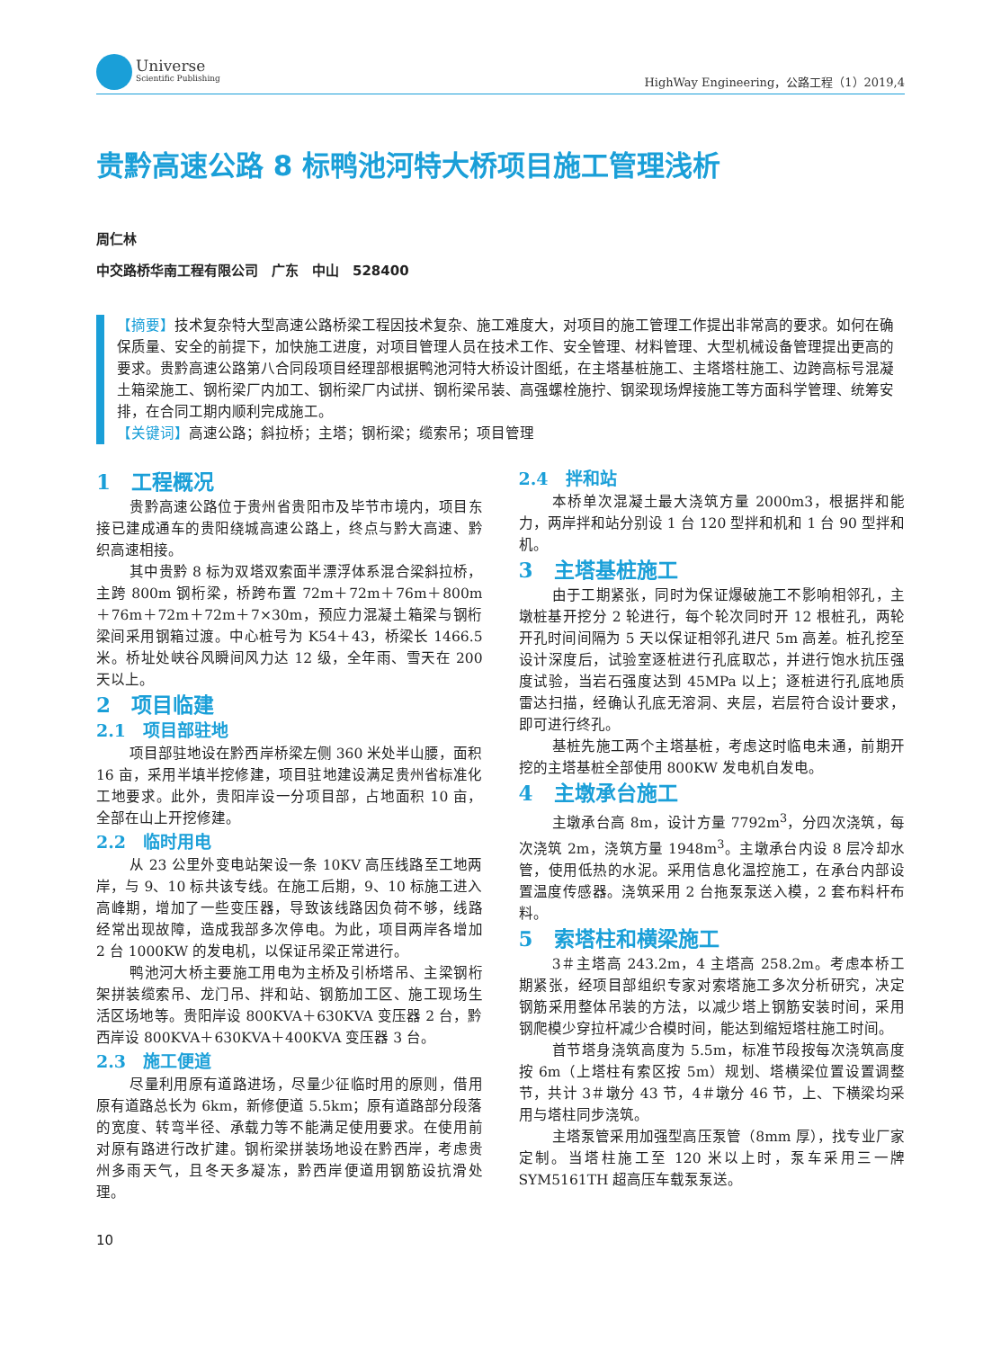Universe
Scientific Publishing
HighWay Engineering，公路工程（1）2019,4
贵黔高速公路 8 标鸭池河特大桥项目施工管理浅析
周仁林
中交路桥华南工程有限公司　广东　中山　528400
【摘要】技术复杂特大型高速公路桥梁工程因技术复杂、施工难度大，对项目的施工管理工作提出非常高的要求。如何在确保质量、安全的前提下，加快施工进度，对项目管理人员在技术工作、安全管理、材料管理、大型机械设备管理提出更高的要求。贵黔高速公路第八合同段项目经理部根据鸭池河特大桥设计图纸，在主塔基桩施工、主塔塔柱施工、边跨高标号混凝土箱梁施工、钢桁梁厂内加工、钢桁梁厂内试拼、钢桁梁吊装、高强螺栓施拧、钢梁现场焊接施工等方面科学管理、统筹安排，在合同工期内顺利完成施工。
【关键词】高速公路；斜拉桥；主塔；钢桁梁；缆索吊；项目管理
1　工程概况
贵黔高速公路位于贵州省贵阳市及毕节市境内，项目东接已建成通车的贵阳绕城高速公路上，终点与黔大高速、黔织高速相接。
其中贵黔 8 标为双塔双索面半漂浮体系混合梁斜拉桥，主跨 800m 钢桁梁，桥跨布置 72m＋72m＋76m＋800m＋76m＋72m＋72m＋7×30m，预应力混凝土箱梁与钢桁梁间采用钢箱过渡。中心桩号为 K54＋43，桥梁长 1466.5 米。桥址处峡谷风瞬间风力达 12 级，全年雨、雪天在 200 天以上。
2　项目临建
2.1　项目部驻地
项目部驻地设在黔西岸桥梁左侧 360 米处半山腰，面积 16 亩，采用半填半挖修建，项目驻地建设满足贵州省标准化工地要求。此外，贵阳岸设一分项目部，占地面积 10 亩，全部在山上开挖修建。
2.2　临时用电
从 23 公里外变电站架设一条 10KV 高压线路至工地两岸，与 9、10 标共该专线。在施工后期，9、10 标施工进入高峰期，增加了一些变压器，导致该线路因负荷不够，线路经常出现故障，造成我部多次停电。为此，项目两岸各增加 2 台 1000KW 的发电机，以保证吊梁正常进行。
鸭池河大桥主要施工用电为主桥及引桥塔吊、主梁钢桁架拼装缆索吊、龙门吊、拌和站、钢筋加工区、施工现场生活区场地等。贵阳岸设 800KVA＋630KVA 变压器 2 台，黔西岸设 800KVA＋630KVA＋400KVA 变压器 3 台。
2.3　施工便道
尽量利用原有道路进场，尽量少征临时用的原则，借用原有道路总长为 6km，新修便道 5.5km；原有道路部分段落的宽度、转弯半径、承载力等不能满足使用要求。在使用前对原有路进行改扩建。钢桁梁拼装场地设在黔西岸，考虑贵州多雨天气，且冬天多凝冻，黔西岸便道用钢筋设抗滑处理。
2.4　拌和站
本桥单次混凝土最大浇筑方量 2000m3，根据拌和能力，两岸拌和站分别设 1 台 120 型拌和机和 1 台 90 型拌和机。
3　主塔基桩施工
由于工期紧张，同时为保证爆破施工不影响相邻孔，主墩桩基开挖分 2 轮进行，每个轮次同时开 12 根桩孔，两轮开孔时间间隔为 5 天以保证相邻孔进尺 5m 高差。桩孔挖至设计深度后，试验室逐桩进行孔底取芯，并进行饱水抗压强度试验，当岩石强度达到 45MPa 以上；逐桩进行孔底地质雷达扫描，经确认孔底无溶洞、夹层，岩层符合设计要求，即可进行终孔。
基桩先施工两个主塔基桩，考虑这时临电未通，前期开挖的主塔基桩全部使用 800KW 发电机自发电。
4　主墩承台施工
主墩承台高 8m，设计方量 7792m<sup>3</sup>，分四次浇筑，每次浇筑 2m，浇筑方量 1948m<sup>3</sup>。主墩承台内设 8 层冷却水管，使用低热的水泥。采用信息化温控施工，在承台内部设置温度传感器。浇筑采用 2 台拖泵泵送入模，2 套布料杆布料。
5　索塔柱和横梁施工
3＃主塔高 243.2m，4 主塔高 258.2m。考虑本桥工期紧张，经项目部组织专家对索塔施工多次分析研究，决定钢筋采用整体吊装的方法，以减少塔上钢筋安装时间，采用钢爬模少穿拉杆减少合模时间，能达到缩短塔柱施工时间。
首节塔身浇筑高度为 5.5m，标准节段按每次浇筑高度按 6m（上塔柱有索区按 5m）规划、塔横梁位置设置调整节，共计 3＃墩分 43 节，4＃墩分 46 节，上、下横梁均采用与塔柱同步浇筑。
主塔泵管采用加强型高压泵管（8mm 厚），找专业厂家定制。当塔柱施工至 120 米以上时，泵车采用三一牌 SYM5161TH 超高压车载泵泵送。
10